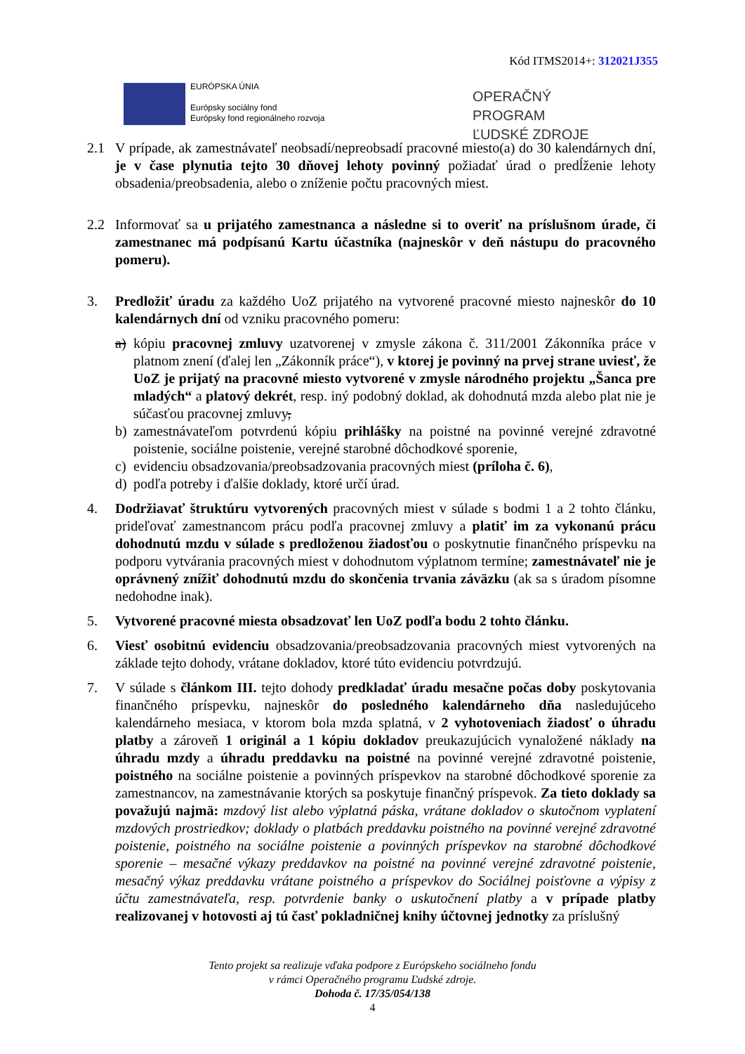Kód ITMS2014+: 312021J355
EURÓPSKA ÚNIA
Európsky sociálny fond
Európsky fond regionálneho rozvoja
OPERAČNÝ PROGRAM
ĽUDSKÉ ZDROJE
2.1 V prípade, ak zamestnávateľ neobsadí/nepreobsadí pracovné miesto(a) do 30 kalendárnych dní, je v čase plynutia tejto 30 dňovej lehoty povinný požiadať úrad o predĺženie lehoty obsadenia/preobsadenia, alebo o zníženie počtu pracovných miest.
2.2 Informovať sa u prijatého zamestnanca a následne si to overiť na príslušnom úrade, či zamestnanec má podpísanú Kartu účastníka (najneskôr v deň nástupu do pracovného pomeru).
3. Predložiť úradu za každého UoZ prijatého na vytvorené pracovné miesto najneskôr do 10 kalendárnych dní od vzniku pracovného pomeru:
a) kópiu pracovnej zmluvy uzatvorenej v zmysle zákona č. 311/2001 Zákonníka práce v platnom znení (ďalej len „Zákonník práce“), v ktorej je povinný na prvej strane uviesť, že UoZ je prijatý na pracovné miesto vytvorené v zmysle národného projektu „Šanca pre mladých“ a platový dekrét, resp. iný podobný doklad, ak dohodnutá mzda alebo plat nie je súčasťou pracovnej zmluvy,
b) zamestnávateľom potvrdenú kópiu prihlášky na poistné na povinné verejné zdravotné poistenie, sociálne poistenie, verejné starobné dôchodkové sporenie,
c) evidenciu obsadzovania/preobsadzovania pracovných miest (príloha č. 6),
d) podľa potreby i ďalšie doklady, ktoré určí úrad.
4. Dodržiavať štruktúru vytvorených pracovných miest v súlade s bodmi 1 a 2 tohto článku, prideľovať zamestnancom prácu podľa pracovnej zmluvy a platiť im za vykonanú prácu dohodnutú mzdu v súlade s predloženou žiadosťou o poskytnutie finančného príspevku na podporu vytvárania pracovných miest v dohodnutom výplatnom termíne; zamestnávateľ nie je oprávnený znížiť dohodnutú mzdu do skončenia trvania záväzku (ak sa s úradom písomne nedohodne inak).
5. Vytvorené pracovné miesta obsadzovať len UoZ podľa bodu 2 tohto článku.
6. Viesť osobitnú evidenciu obsadzovania/preobsadzovania pracovných miest vytvorených na základe tejto dohody, vrátane dokladov, ktoré túto evidenciu potvrdzujú.
7. V súlade s článkom III. tejto dohody predkladať úradu mesačne počas doby poskytovania finančného príspevku, najneskôr do posledného kalendárneho dňa nasledujúceho kalendárneho mesiaca, v ktorom bola mzda splatná, v 2 vyhotoveniach žiadosť o úhradu platby a zároveň 1 originál a 1 kópiu dokladov preukazujúcich vynaložené náklady na úhradu mzdy a úhradu preddavku na poistné na povinné verejné zdravotné poistenie, poistného na sociálne poistenie a povinných príspevkov na starobné dôchodkové sporenie za zamestnancov, na zamestnávanie ktorých sa poskytuje finančný príspevok. Za tieto doklady sa považujú najmä: mzdový list alebo výplatná páska, vrátane dokladov o skutočnom vyplatení mzdových prostriedkov; doklady o platbách preddavku poistného na povinné verejné zdravotné poistenie, poistného na sociálne poistenie a povinných príspevkov na starobné dôchodkové sporenie – mesačné výkazy preddavkov na poistné na povinné verejné zdravotné poistenie, mesačný výkaz preddavku vrátane poistného a príspevkov do Sociálnej poisťovne a výpisy z účtu zamestnávateľa, resp. potvrdenie banky o uskutočnení platby a v prípade platby realizovanej v hotovosti aj tú časť pokladničnej knihy účtovnej jednotky za príslušný
Tento projekt sa realizuje vďaka podpore z Európskeho sociálneho fondu
v rámci Operačného programu Ľudské zdroje.
Dohoda č. 17/35/054/138
4